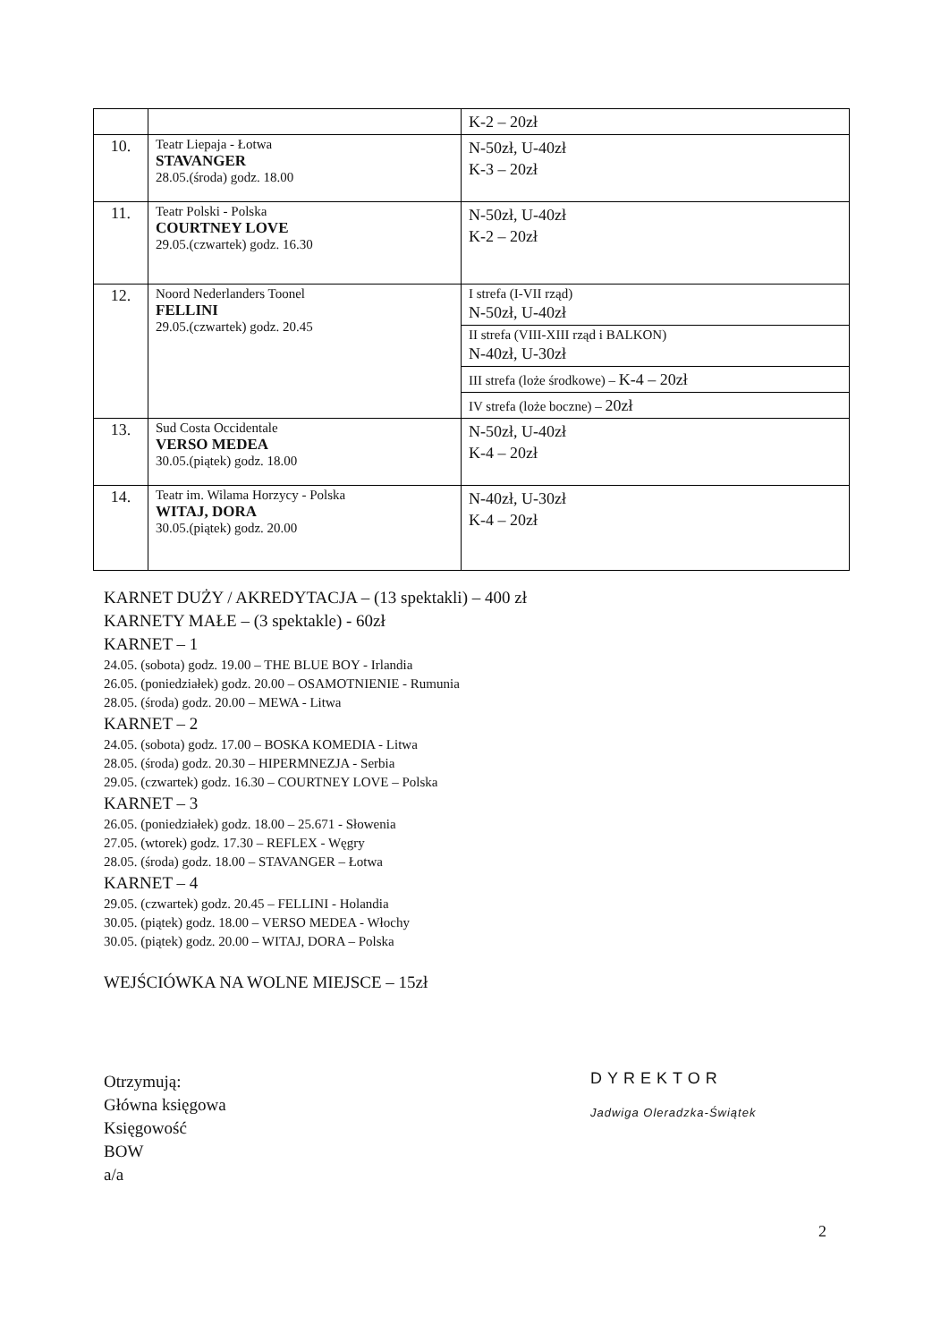| | | K-2 – 20zł |
| 10. | Teatr Liepaja - Łotwa STAVANGER 28.05.(środa) godz. 18.00 | N-50zł, U-40zł K-3 – 20zł |
| 11. | Teatr Polski - Polska COURTNEY LOVE 29.05.(czwartek) godz. 16.30 | N-50zł, U-40zł K-2 – 20zł |
| 12. | Noord Nederlanders Toonel FELLINI 29.05.(czwartek) godz. 20.45 | I strefa (I-VII rząd) N-50zł, U-40zł |
| | | II strefa (VIII-XIII rząd i BALKON) N-40zł, U-30zł |
| | | III strefa (loże środkowe) – K-4 – 20zł |
| | | IV strefa (loże boczne) – 20zł |
| 13. | Sud Costa Occidentale VERSO MEDEA 30.05.(piątek) godz. 18.00 | N-50zł, U-40zł K-4 – 20zł |
| 14. | Teatr im. Wilama Horzycy - Polska WITAJ, DORA 30.05.(piątek) godz. 20.00 | N-40zł, U-30zł K-4 – 20zł |
KARNET DUŻY / AKREDYTACJA – (13 spektakli) – 400 zł
KARNETY MAŁE – (3 spektakle) - 60zł
KARNET – 1
24.05. (sobota) godz. 19.00 – THE BLUE BOY - Irlandia
26.05. (poniedziałek) godz. 20.00 – OSAMOTNIENIE - Rumunia
28.05. (środa) godz. 20.00 – MEWA - Litwa
KARNET – 2
24.05. (sobota) godz. 17.00 – BOSKA KOMEDIA - Litwa
28.05. (środa) godz. 20.30 – HIPERMNEZJA - Serbia
29.05. (czwartek) godz. 16.30 – COURTNEY LOVE – Polska
KARNET – 3
26.05. (poniedziałek) godz. 18.00 – 25.671 - Słowenia
27.05. (wtorek) godz. 17.30 – REFLEX - Węgry
28.05. (środa) godz. 18.00 – STAVANGER – Łotwa
KARNET – 4
29.05. (czwartek) godz. 20.45 – FELLINI - Holandia
30.05. (piątek) godz. 18.00 – VERSO MEDEA - Włochy
30.05. (piątek) godz. 20.00 – WITAJ, DORA – Polska
WEJŚCIÓWKA NA WOLNE MIEJSCE – 15zł
Otrzymują:
Główna księgowa
Księgowość
BOW
a/a
DYREKTOR
Jadwiga Oleradzka-Świątek
2